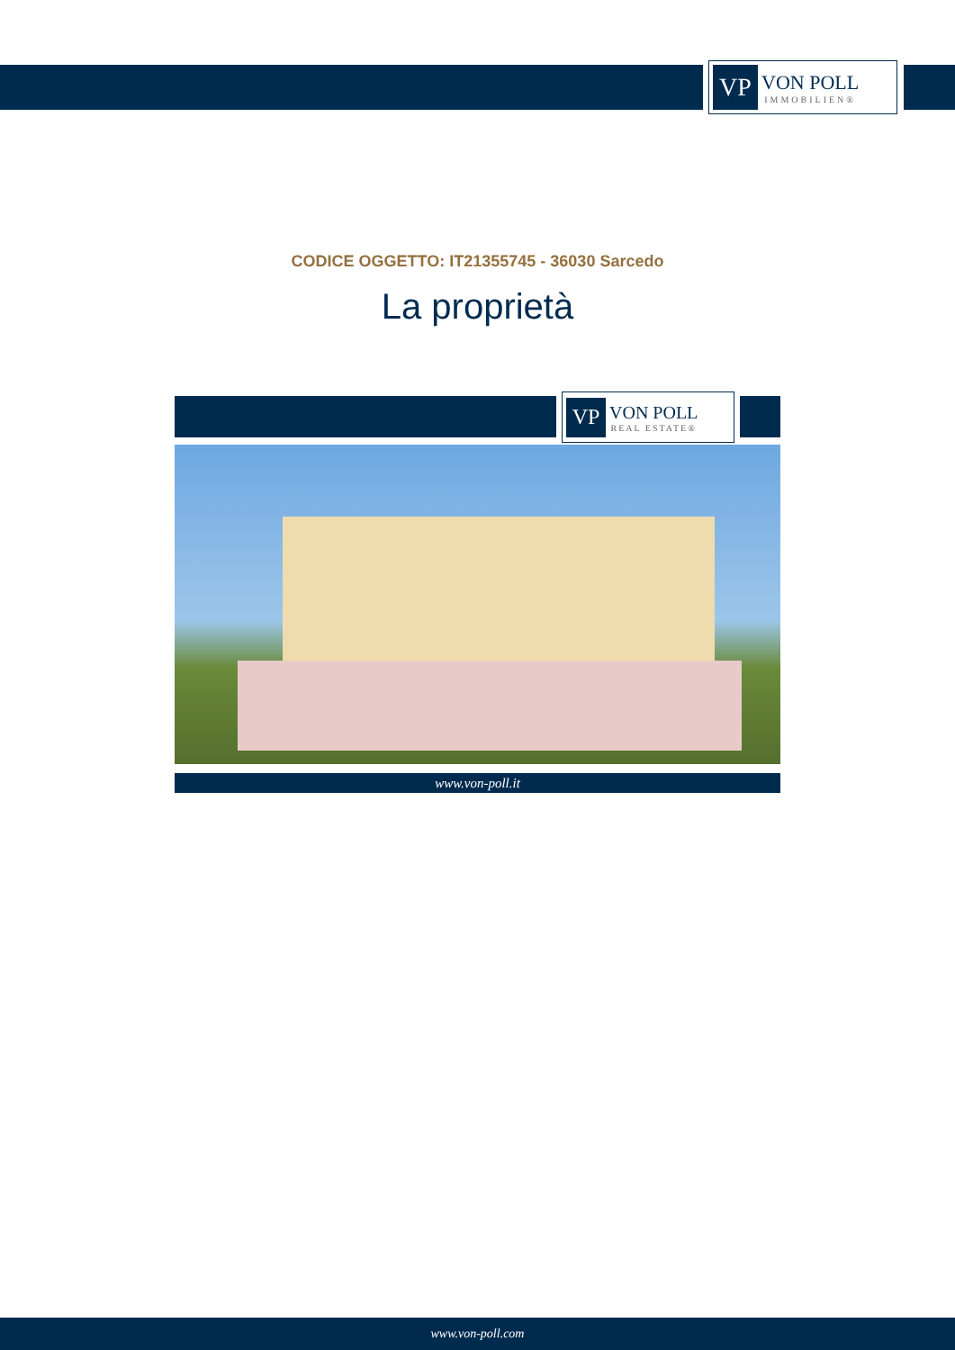VP
VON POLL
IMMOBILIEN®
CODICE OGGETTO: IT21355745 - 36030 Sarcedo
La proprietà
VP
VON POLL
REAL ESTATE®
www.von-poll.it
www.von-poll.com